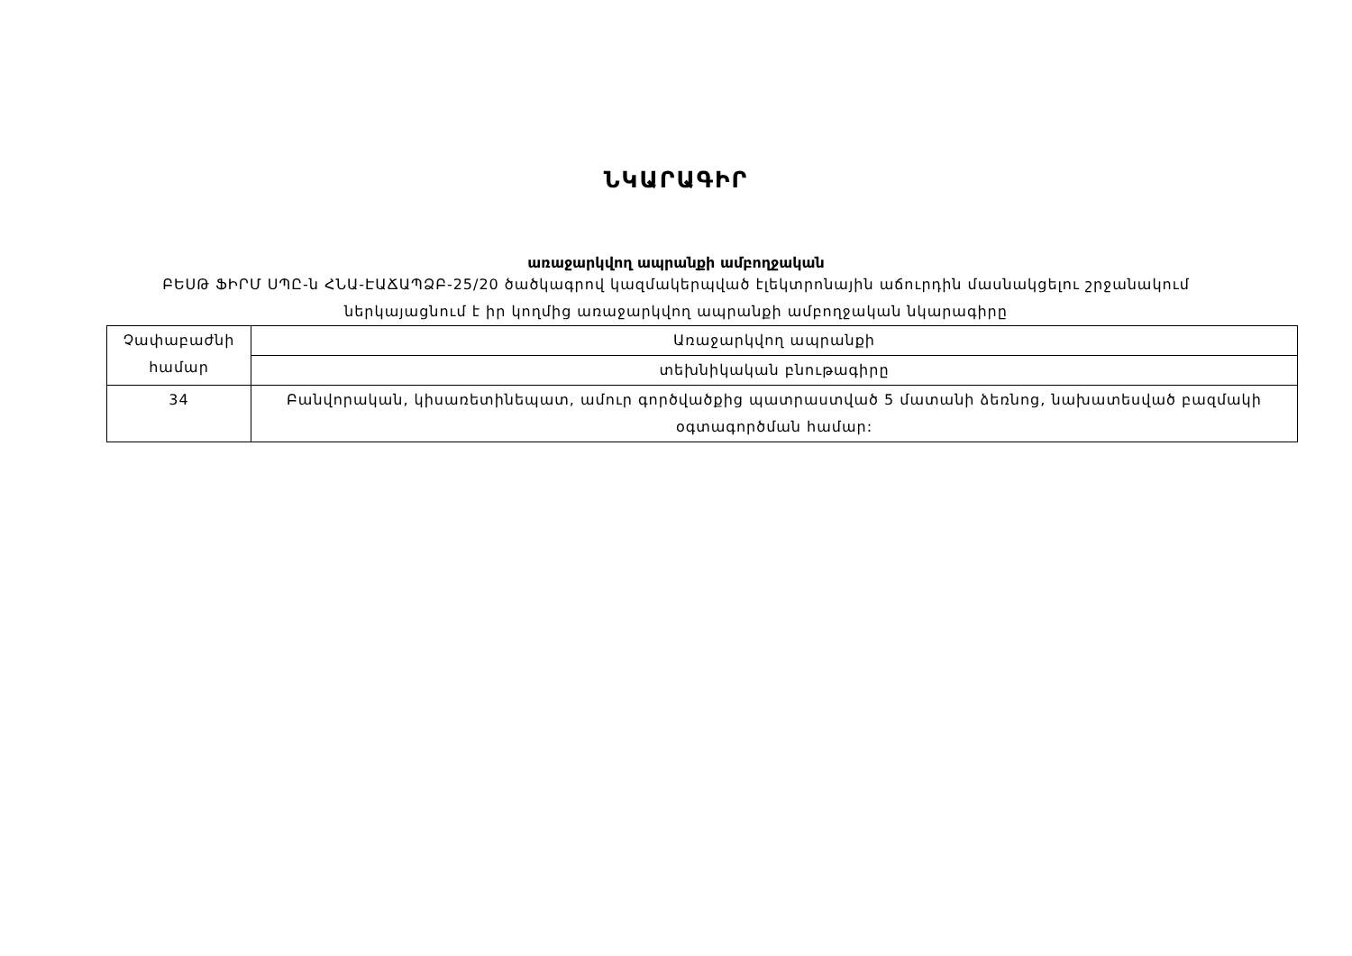ՆԿԱՐԱԳԻՐ
առաջարկվող ապրանքի ամբողջական
ԲԵՍԹ ՖԻՐՄ ՍՊԸ-ն ՀՆԱ-ԷԱՃԱՊՁԲ-25/20 ծածկագրով կազմակերպված էլեկտրոնային աճուրդին մասնակցելու շրջանակում
ներկայացնում է իր կողմից առաջարկվող ապրանքի ամբողջական նկարագիրը
| Չափաբաժնի համար | Առաջարկվող ապրանքի |
| | տեխնիկական բնութագիրը |
| 34 | Բանվորական, կիսառետինեպատ, ամուր գործվածքից պատրաստված 5 մատանի ձեռնոց, նախատեսված բազմակի օգտագործման համար: |